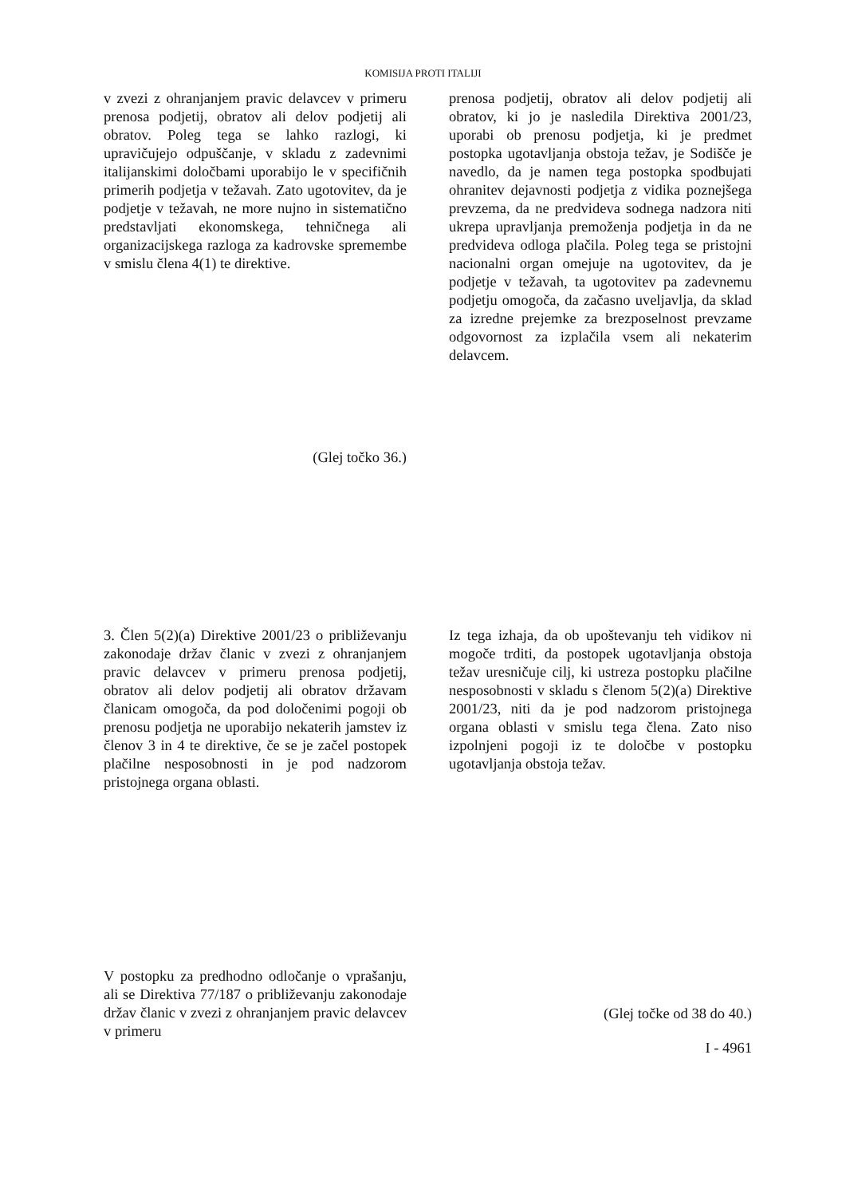KOMISIJA PROTI ITALIJI
v zvezi z ohranjanjem pravic delavcev v primeru prenosa podjetij, obratov ali delov podjetij ali obratov. Poleg tega se lahko razlogi, ki upravičujejo odpuščanje, v skladu z zadevnimi italijanskimi določbami uporabijo le v specifičnih primerih podjetja v težavah. Zato ugotovitev, da je podjetje v težavah, ne more nujno in sistematično predstavljati ekonomskega, tehničnega ali organizacijskega razloga za kadrovske spremembe v smislu člena 4(1) te direktive.
(Glej točko 36.)
prenosa podjetij, obratov ali delov podjetij ali obratov, ki jo je nasledila Direktiva 2001/23, uporabi ob prenosu podjetja, ki je predmet postopka ugotavljanja obstoja težav, je Sodišče je navedlo, da je namen tega postopka spodbujati ohranitev dejavnosti podjetja z vidika poznejšega prevzema, da ne predvideva sodnega nadzora niti ukrepa upravljanja premoženja podjetja in da ne predvideva odloga plačila. Poleg tega se pristojni nacionalni organ omejuje na ugotovitev, da je podjetje v težavah, ta ugotovitev pa zadevnemu podjetju omogoča, da začasno uveljavlja, da sklad za izredne prejemke za brezposelnost prevzame odgovornost za izplačila vsem ali nekaterim delavcem.
3. Člen 5(2)(a) Direktive 2001/23 o približevanju zakonodaje držav članic v zvezi z ohranjanjem pravic delavcev v primeru prenosa podjetij, obratov ali delov podjetij ali obratov državam članicam omogoča, da pod določenimi pogoji ob prenosu podjetja ne uporabijo nekaterih jamstev iz členov 3 in 4 te direktive, če se je začel postopek plačilne nesposobnosti in je pod nadzorom pristojnega organa oblasti.
V postopku za predhodno odločanje o vprašanju, ali se Direktiva 77/187 o približevanju zakonodaje držav članic v zvezi z ohranjanjem pravic delavcev v primeru
Iz tega izhaja, da ob upoštevanju teh vidikov ni mogoče trditi, da postopek ugotavljanja obstoja težav uresničuje cilj, ki ustreza postopku plačilne nesposobnosti v skladu s členom 5(2)(a) Direktive 2001/23, niti da je pod nadzorom pristojnega organa oblasti v smislu tega člena. Zato niso izpolnjeni pogoji iz te določbe v postopku ugotavljanja obstoja težav.
(Glej točke od 38 do 40.)
I - 4961